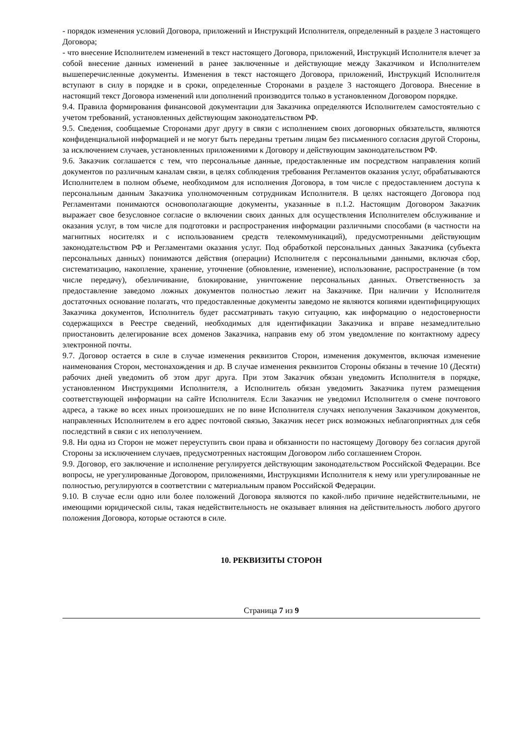- порядок изменения условий Договора, приложений и Инструкций Исполнителя, определенный в разделе 3 настоящего Договора;
- что внесение Исполнителем изменений в текст настоящего Договора, приложений, Инструкций Исполнителя влечет за собой внесение данных изменений в ранее заключенные и действующие между Заказчиком и Исполнителем вышеперечисленные документы. Изменения в текст настоящего Договора, приложений, Инструкций Исполнителя вступают в силу в порядке и в сроки, определенные Сторонами в разделе 3 настоящего Договора. Внесение в настоящий текст Договора изменений или дополнений производится только в установленном Договором порядке.
9.4. Правила формирования финансовой документации для Заказчика определяются Исполнителем самостоятельно с учетом требований, установленных действующим законодательством РФ.
9.5. Сведения, сообщаемые Сторонами друг другу в связи с исполнением своих договорных обязательств, являются конфиденциальной информацией и не могут быть переданы третьим лицам без письменного согласия другой Стороны, за исключением случаев, установленных приложениями к Договору и действующим законодательством РФ.
9.6. Заказчик соглашается с тем, что персональные данные, предоставленные им посредством направления копий документов по различным каналам связи, в целях соблюдения требования Регламентов оказания услуг, обрабатываются Исполнителем в полном объеме, необходимом для исполнения Договора, в том числе с предоставлением доступа к персональным данным Заказчика уполномоченным сотрудникам Исполнителя. В целях настоящего Договора под Регламентами понимаются основополагающие документы, указанные в п.1.2. Настоящим Договором Заказчик выражает свое безусловное согласие о включении своих данных для осуществления Исполнителем обслуживание и оказания услуг, в том числе для подготовки и распространения информации различными способами (в частности на магнитных носителях и с использованием средств телекоммуникаций), предусмотренными действующим законодательством РФ и Регламентами оказания услуг. Под обработкой персональных данных Заказчика (субъекта персональных данных) понимаются действия (операции) Исполнителя с персональными данными, включая сбор, систематизацию, накопление, хранение, уточнение (обновление, изменение), использование, распространение (в том числе передачу), обезличивание, блокирование, уничтожение персональных данных. Ответственность за предоставление заведомо ложных документов полностью лежит на Заказчике. При наличии у Исполнителя достаточных основание полагать, что предоставленные документы заведомо не являются копиями идентифицирующих Заказчика документов, Исполнитель будет рассматривать такую ситуацию, как информацию о недостоверности содержащихся в Реестре сведений, необходимых для идентификации Заказчика и вправе незамедлительно приостановить делегирование всех доменов Заказчика, направив ему об этом уведомление по контактному адресу электронной почты.
9.7. Договор остается в силе в случае изменения реквизитов Сторон, изменения документов, включая изменение наименования Сторон, местонахождения и др. В случае изменения реквизитов Стороны обязаны в течение 10 (Десяти) рабочих дней уведомить об этом друг друга. При этом Заказчик обязан уведомить Исполнителя в порядке, установленном Инструкциями Исполнителя, а Исполнитель обязан уведомить Заказчика путем размещения соответствующей информации на сайте Исполнителя. Если Заказчик не уведомил Исполнителя о смене почтового адреса, а также во всех иных произошедших не по вине Исполнителя случаях неполучения Заказчиком документов, направленных Исполнителем в его адрес почтовой связью, Заказчик несет риск возможных неблагоприятных для себя последствий в связи с их неполучением.
9.8. Ни одна из Сторон не может переуступить свои права и обязанности по настоящему Договору без согласия другой Стороны за исключением случаев, предусмотренных настоящим Договором либо соглашением Сторон.
9.9. Договор, его заключение и исполнение регулируется действующим законодательством Российской Федерации. Все вопросы, не урегулированные Договором, приложениями, Инструкциями Исполнителя к нему или урегулированные не полностью, регулируются в соответствии с материальным правом Российской Федерации.
9.10. В случае если одно или более положений Договора являются по какой-либо причине недействительными, не имеющими юридической силы, такая недействительность не оказывает влияния на действительность любого другого положения Договора, которые остаются в силе.
10. РЕКВИЗИТЫ СТОРОН
Страница 7 из 9